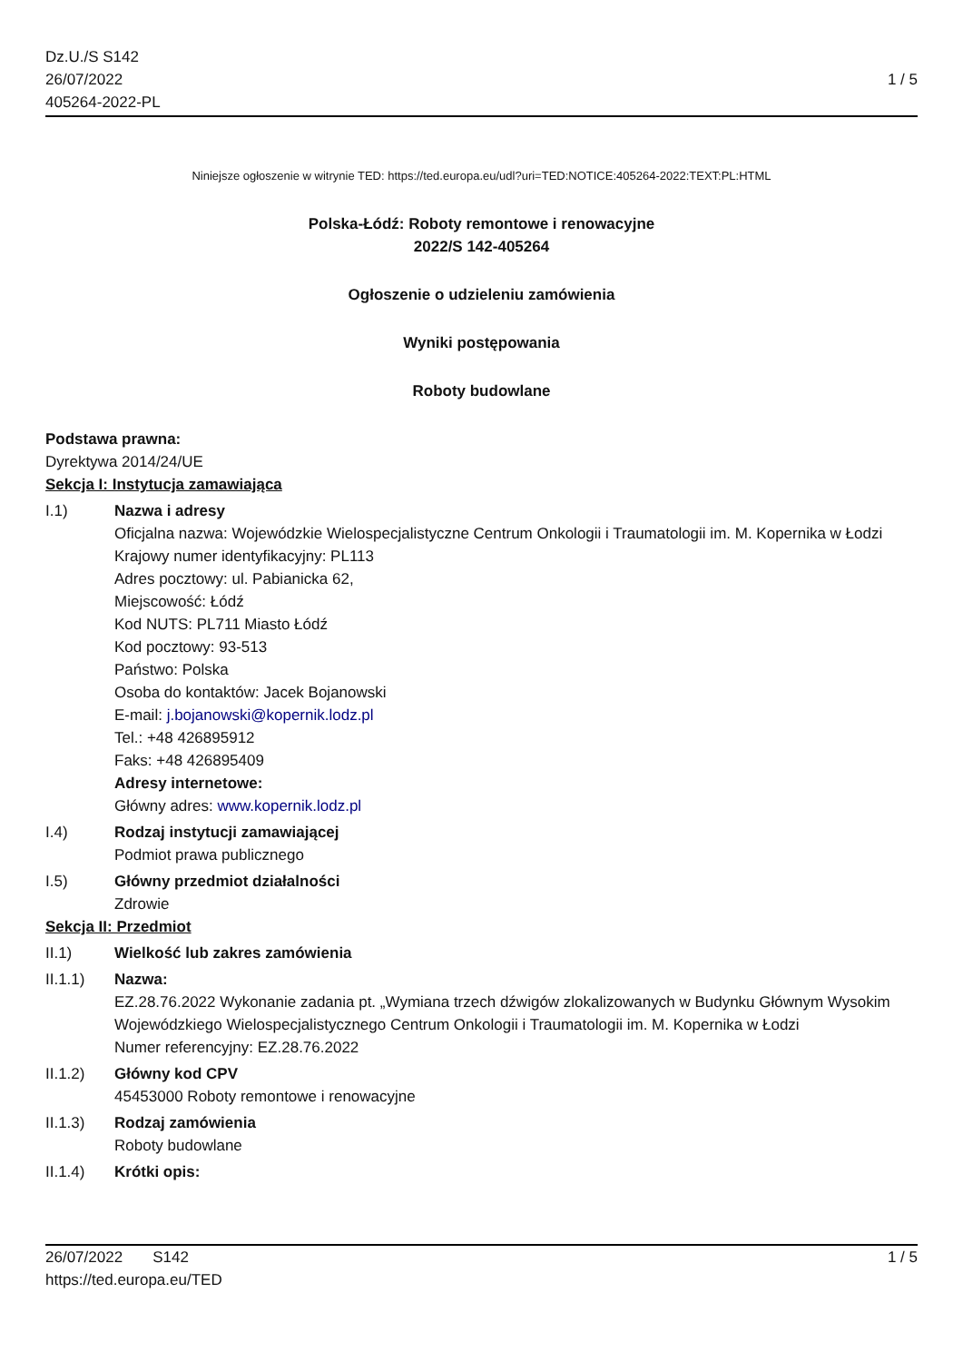Dz.U./S S142
26/07/2022
405264-2022-PL
1 / 5
Niniejsze ogłoszenie w witrynie TED: https://ted.europa.eu/udl?uri=TED:NOTICE:405264-2022:TEXT:PL:HTML
Polska-Łódź: Roboty remontowe i renowacyjne
2022/S 142-405264
Ogłoszenie o udzieleniu zamówienia
Wyniki postępowania
Roboty budowlane
Podstawa prawna:
Dyrektywa 2014/24/UE
Sekcja I: Instytucja zamawiająca
I.1) Nazwa i adresy
Oficjalna nazwa: Wojewódzkie Wielospecjalistyczne Centrum Onkologii i Traumatologii im. M. Kopernika w Łodzi
Krajowy numer identyfikacyjny: PL113
Adres pocztowy: ul. Pabianicka 62,
Miejscowość: Łódź
Kod NUTS: PL711 Miasto Łódź
Kod pocztowy: 93-513
Państwo: Polska
Osoba do kontaktów: Jacek Bojanowski
E-mail: j.bojanowski@kopernik.lodz.pl
Tel.: +48 426895912
Faks: +48 426895409
Adresy internetowe:
Główny adres: www.kopernik.lodz.pl
I.4) Rodzaj instytucji zamawiającej
Podmiot prawa publicznego
I.5) Główny przedmiot działalności
Zdrowie
Sekcja II: Przedmiot
II.1) Wielkość lub zakres zamówienia
II.1.1) Nazwa:
EZ.28.76.2022 Wykonanie zadania pt. „Wymiana trzech dźwigów zlokalizowanych w Budynku Głównym Wysokim Wojewódzkiego Wielospecjalistycznego Centrum Onkologii i Traumatologii im. M. Kopernika w Łodzi
Numer referencyjny: EZ.28.76.2022
II.1.2) Główny kod CPV
45453000 Roboty remontowe i renowacyjne
II.1.3) Rodzaj zamówienia
Roboty budowlane
II.1.4) Krótki opis:
26/07/2022 S142 1 / 5
https://ted.europa.eu/TED